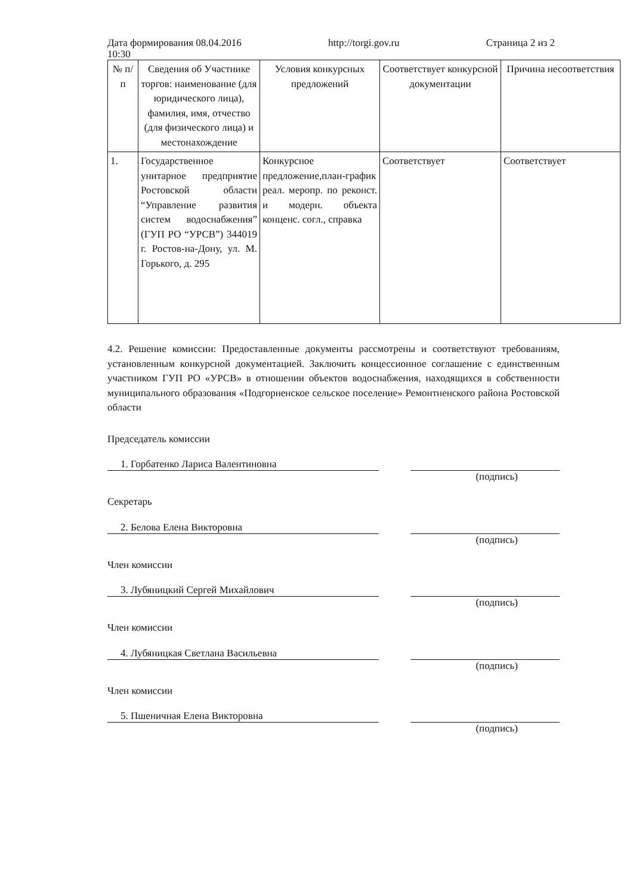Дата формирования 08.04.2016
10:30 http://torgi.gov.ru Страница 2 из 2
| № п/п | Сведения об Участнике торгов: наименование (для юридического лица), фамилия, имя, отчество (для физического лица) и местонахождение | Условия конкурсных предложений | Соответствует конкурсной документации | Причина несоответствия |
| --- | --- | --- | --- | --- |
| 1. | Государственное унитарное предприятие Ростовской области “Управление развития систем водоснабжения” (ГУП РО “УРСВ”) 344019 г. Ростов-на-Дону, ул. М. Горького, д. 295 | Конкурсное предложение,план-график реал. меропр. по реконст. и модерн. объекта конценс. согл., справка | Соответствует | Соответствует |
4.2. Решение комиссии: Предоставленные документы рассмотрены и соответствуют требованиям, установленным конкурсной документацией. Заключить концессионное соглашение с единственным участником ГУП РО «УРСВ» в отношении объектов водоснабжения, находящихся в собственности муниципального образования «Подгорненское сельское поселение» Ремонтненского района Ростовской области
Председатель комиссии
1. Горбатенко Лариса Валентиновна
(подпись)
Секретарь
2. Белова Елена Викторовна
(подпись)
Член комиссии
3. Лубяницкий Сергей Михайлович
(подпись)
Член комиссии
4. Лубяницкая Светлана Васильевна
(подпись)
Член комиссии
5. Пшеничная Елена Викторовна
(подпись)